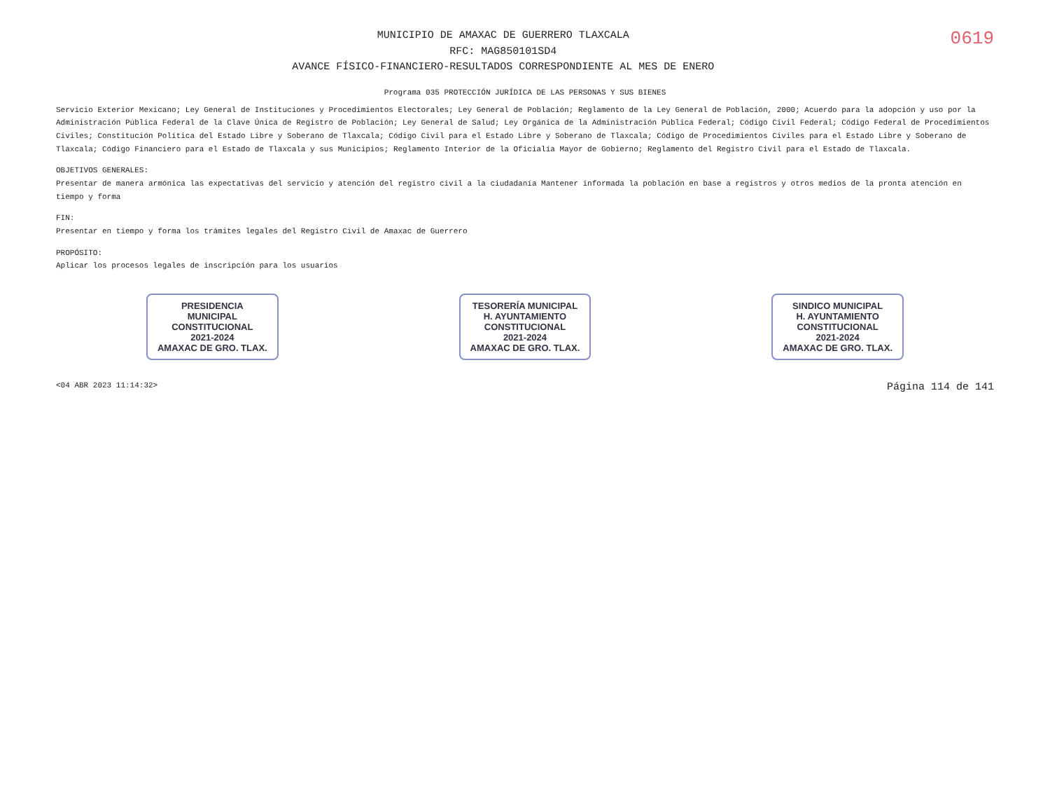MUNICIPIO DE AMAXAC DE GUERRERO TLAXCALA
RFC: MAG850101SD4
AVANCE FÍSICO-FINANCIERO-RESULTADOS CORRESPONDIENTE AL MES DE ENERO
0619
Programa 035 PROTECCIÓN JURÍDICA DE LAS PERSONAS Y SUS BIENES
Servicio Exterior Mexicano; Ley General de Instituciones y Procedimientos Electorales; Ley General de Población; Reglamento de la Ley General de Población, 2000; Acuerdo para la adopción y uso por la Administración Pública Federal de la Clave Única de Registro de Población; Ley General de Salud; Ley Orgánica de la Administración Pública Federal; Código Civil Federal; Código Federal de Procedimientos Civiles; Constitución Política del Estado Libre y Soberano de Tlaxcala; Código Civil para el Estado Libre y Soberano de Tlaxcala; Código de Procedimientos Civiles para el Estado Libre y Soberano de Tlaxcala; Código Financiero para el Estado de Tlaxcala y sus Municipios; Reglamento Interior de la Oficialía Mayor de Gobierno; Reglamento del Registro Civil para el Estado de Tlaxcala.
OBJETIVOS GENERALES:
Presentar de manera armónica las expectativas del servicio y atención del registro civil a la ciudadanía Mantener informada la población en base a registros y otros medios de la pronta atención en tiempo y forma
FIN:
Presentar en tiempo y forma los trámites legales del Registro Civil de Amaxac de Guerrero
PROPÓSITO:
Aplicar los procesos legales de inscripción para los usuarios
PRESIDENCIA
MUNICIPAL
CONSTITUCIONAL
2021-2024
AMAXAC DE GRO. TLAX.
TESORERÍA MUNICIPAL
H. AYUNTAMIENTO
CONSTITUCIONAL
2021-2024
AMAXAC DE GRO. TLAX.
SINDICO MUNICIPAL
H. AYUNTAMIENTO
CONSTITUCIONAL
2021-2024
AMAXAC DE GRO. TLAX.
<04 ABR 2023 11:14:32> Página 114 de 141